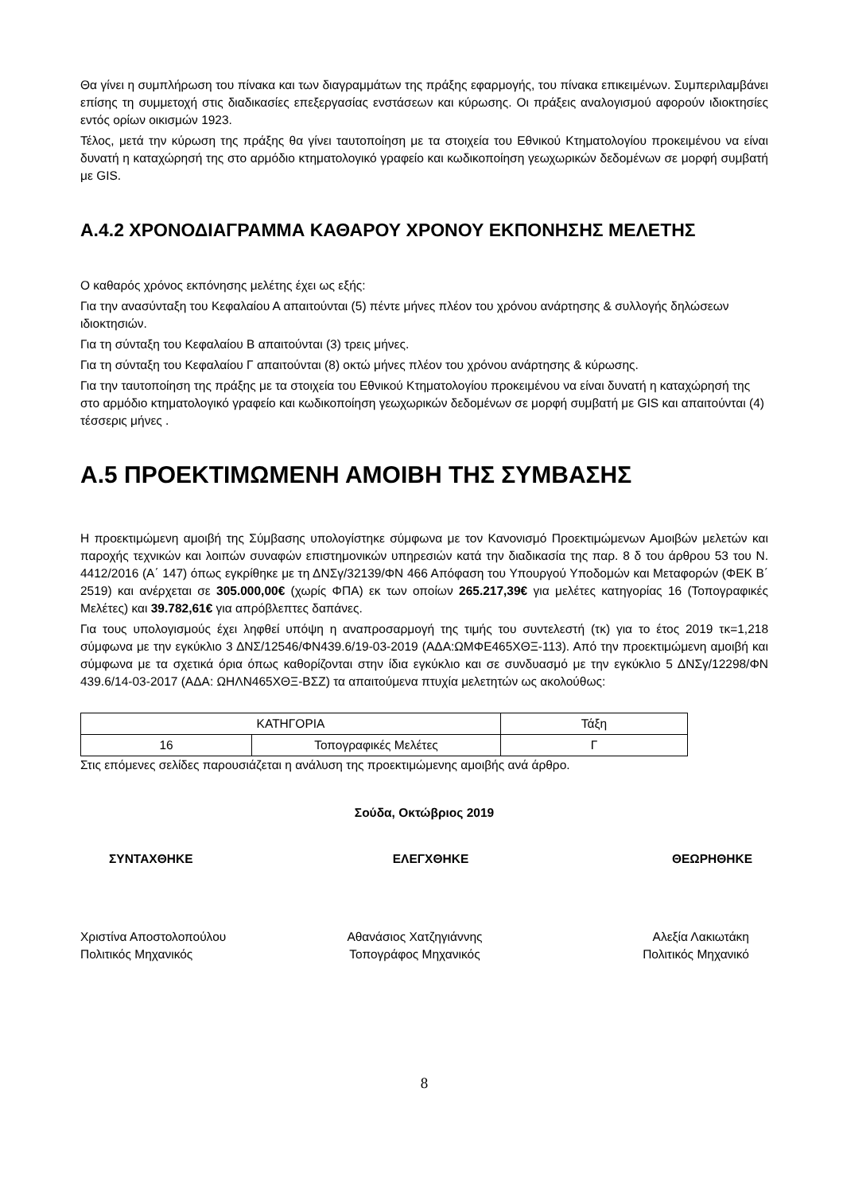Θα γίνει η συμπλήρωση του πίνακα και των διαγραμμάτων της πράξης εφαρμογής, του πίνακα επικειμένων. Συμπεριλαμβάνει επίσης τη συμμετοχή στις διαδικασίες επεξεργασίας ενστάσεων και κύρωσης. Οι πράξεις αναλογισμού αφορούν ιδιοκτησίες εντός ορίων οικισμών 1923.
Τέλος, μετά την κύρωση της πράξης θα γίνει ταυτοποίηση με τα στοιχεία του Εθνικού Κτηματολογίου προκειμένου να είναι δυνατή η καταχώρησή της στο αρμόδιο κτηματολογικό γραφείο και κωδικοποίηση γεωχωρικών δεδομένων σε μορφή συμβατή με GIS.
Α.4.2 ΧΡΟΝΟΔΙΑΓΡΑΜΜΑ ΚΑΘΑΡΟΥ ΧΡΟΝΟΥ ΕΚΠΟΝΗΣΗΣ ΜΕΛΕΤΗΣ
Ο καθαρός χρόνος εκπόνησης μελέτης έχει ως εξής:
Για την ανασύνταξη του Κεφαλαίου Α απαιτούνται (5) πέντε μήνες πλέον του χρόνου ανάρτησης & συλλογής δηλώσεων ιδιοκτησιών.
Για τη σύνταξη του Κεφαλαίου Β απαιτούνται (3) τρεις μήνες.
Για τη σύνταξη του Κεφαλαίου Γ απαιτούνται (8) οκτώ μήνες πλέον του χρόνου ανάρτησης & κύρωσης.
Για την ταυτοποίηση της πράξης με τα στοιχεία του Εθνικού Κτηματολογίου προκειμένου να είναι δυνατή η καταχώρησή της στο αρμόδιο κτηματολογικό γραφείο και κωδικοποίηση γεωχωρικών δεδομένων σε μορφή συμβατή με GIS και απαιτούνται (4) τέσσερις μήνες .
Α.5 ΠΡΟΕΚΤΙΜΩΜΕΝΗ ΑΜΟΙΒΗ ΤΗΣ ΣΥΜΒΑΣΗΣ
Η προεκτιμώμενη αμοιβή της Σύμβασης υπολογίστηκε σύμφωνα με τον Κανονισμό Προεκτιμώμενων Αμοιβών μελετών και παροχής τεχνικών και λοιπών συναφών επιστημονικών υπηρεσιών κατά την διαδικασία της παρ. 8 δ του άρθρου 53 του Ν. 4412/2016 (Α΄ 147) όπως εγκρίθηκε με τη ΔΝΣγ/32139/ΦΝ 466 Απόφαση του Υπουργού Υποδομών και Μεταφορών (ΦΕΚ Β΄ 2519) και ανέρχεται σε 305.000,00€ (χωρίς ΦΠΑ) εκ των οποίων 265.217,39€ για μελέτες κατηγορίας 16 (Τοπογραφικές Μελέτες) και 39.782,61€ για απρόβλεπτες δαπάνες.
Για τους υπολογισμούς έχει ληφθεί υπόψη η αναπροσαρμογή της τιμής του συντελεστή (τκ) για το έτος 2019 τκ=1,218 σύμφωνα με την εγκύκλιο 3 ΔΝΣ/12546/ΦΝ439.6/19-03-2019 (ΑΔΑ:ΩΜΦΕ465ΧΘΞ-113). Από την προεκτιμώμενη αμοιβή και σύμφωνα με τα σχετικά όρια όπως καθορίζονται στην ίδια εγκύκλιο και σε συνδυασμό με την εγκύκλιο 5 ΔΝΣγ/12298/ΦΝ 439.6/14-03-2017 (ΑΔΑ: ΩΗΛΝ465ΧΘΞ-ΒΣΖ) τα απαιτούμενα πτυχία μελετητών ως ακολούθως:
| ΚΑΤΗΓΟΡΙΑ | | Τάξη |
| 16 | Τοπογραφικές Μελέτες | Γ |
Στις επόμενες σελίδες παρουσιάζεται η ανάλυση της προεκτιμώμενης αμοιβής ανά άρθρο.
Σούδα, Οκτώβριος 2019
ΣΥΝΤΑΧΘΗΚΕ ΕΛΕΓΧΘΗΚΕ ΘΕΩΡΗΘΗΚΕ
Χριστίνα Αποστολοπούλου
Πολιτικός Μηχανικός
Αθανάσιος Χατζηγιάννης
Τοπογράφος Μηχανικός
Αλεξία Λακιωτάκη
Πολιτικός Μηχανικό
8